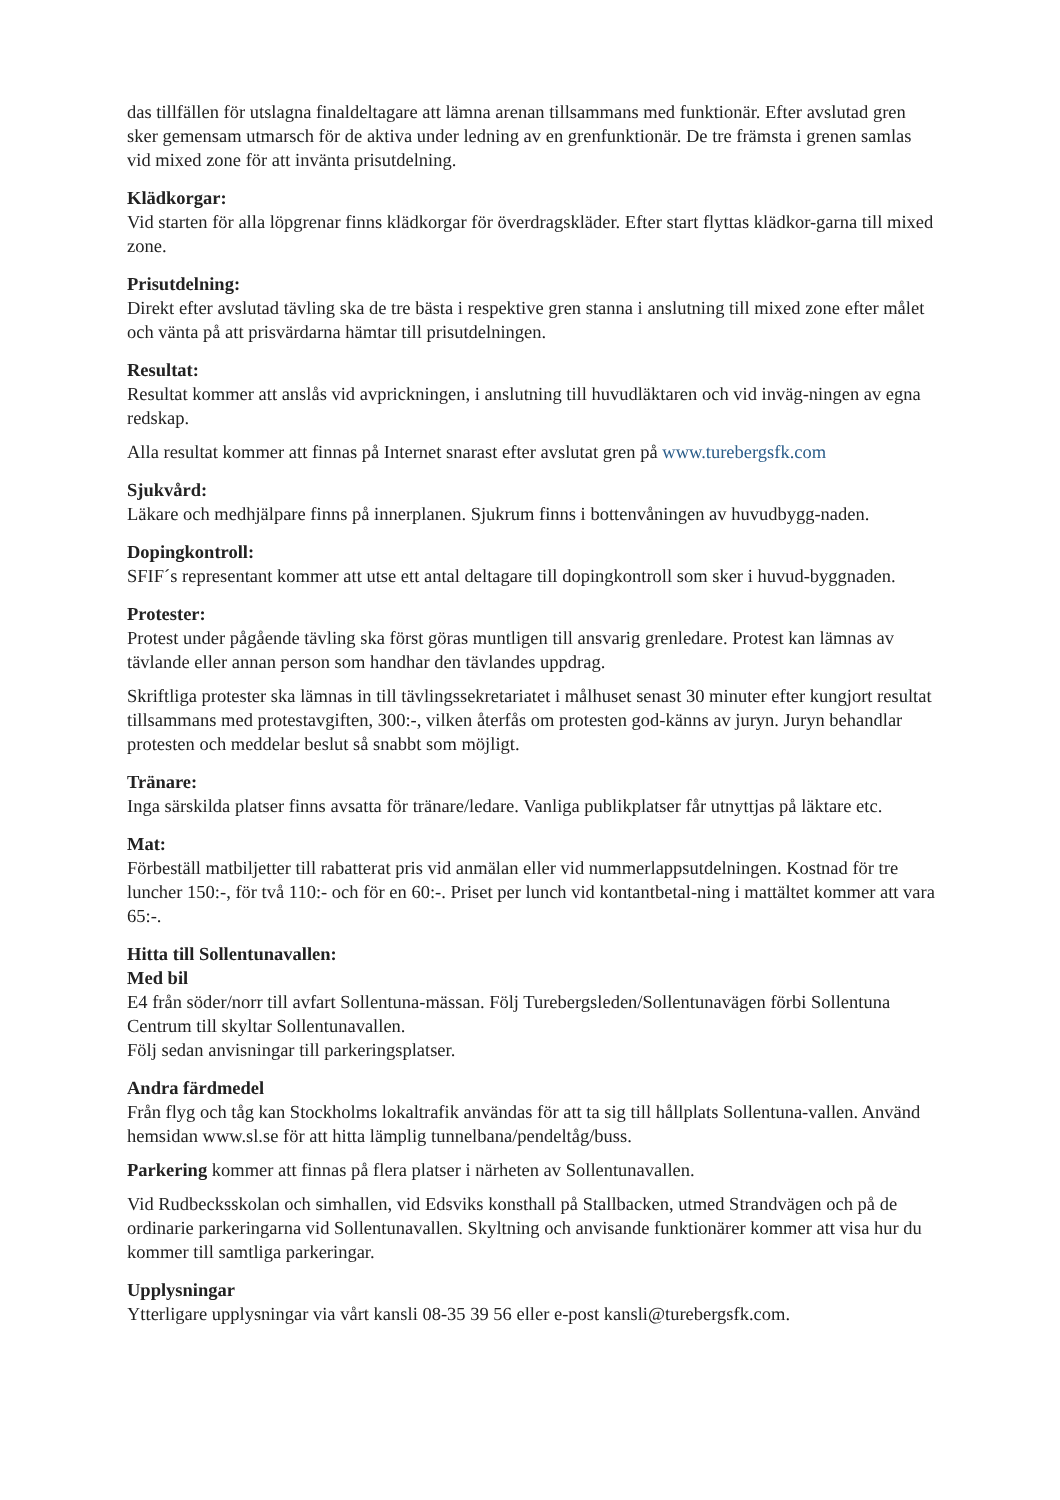das tillfällen för utslagna finaldeltagare att lämna arenan tillsammans med funktionär. Efter avslutad gren sker gemensam utmarsch för de aktiva under ledning av en grenfunktionär. De tre främsta i grenen samlas vid mixed zone för att invänta prisutdelning.
Klädkorgar:
Vid starten för alla löpgrenar finns klädkorgar för överdragskläder. Efter start flyttas klädkor-garna till mixed zone.
Prisutdelning:
Direkt efter avslutad tävling ska de tre bästa i respektive gren stanna i anslutning till mixed zone efter målet och vänta på att prisvärdarna hämtar till prisutdelningen.
Resultat:
Resultat kommer att anslås vid avprickningen, i anslutning till huvudläktaren och vid inväg-ningen av egna redskap.
Alla resultat kommer att finnas på Internet snarast efter avslutat gren på www.turebergsfk.com
Sjukvård:
Läkare och medhjälpare finns på innerplanen. Sjukrum finns i bottenvåningen av huvudbygg-naden.
Dopingkontroll:
SFIF´s representant kommer att utse ett antal deltagare till dopingkontroll som sker i huvud-byggnaden.
Protester:
Protest under pågående tävling ska först göras muntligen till ansvarig grenledare. Protest kan lämnas av tävlande eller annan person som handhar den tävlandes uppdrag.
Skriftliga protester ska lämnas in till tävlingssekretariatet i målhuset senast 30 minuter efter kungjort resultat tillsammans med protestavgiften, 300:-, vilken återfås om protesten god-känns av juryn. Juryn behandlar protesten och meddelar beslut så snabbt som möjligt.
Tränare:
Inga särskilda platser finns avsatta för tränare/ledare. Vanliga publikplatser får utnyttjas på läktare etc.
Mat:
Förbeställ matbiljetter till rabatterat pris vid anmälan eller vid nummerlappsutdelningen. Kostnad för tre luncher 150:-, för två 110:- och för en 60:-. Priset per lunch vid kontantbetal-ning i mattältet kommer att vara 65:-.
Hitta till Sollentunavallen:
Med bil
E4 från söder/norr till avfart Sollentuna-mässan. Följ Turebergsleden/Sollentunavägen förbi Sollentuna Centrum till skyltar Sollentunavallen.
Följ sedan anvisningar till parkeringsplatser.
Andra färdmedel
Från flyg och tåg kan Stockholms lokaltrafik användas för att ta sig till hållplats Sollentuna-vallen. Använd hemsidan www.sl.se för att hitta lämplig tunnelbana/pendeltåg/buss.
Parkering kommer att finnas på flera platser i närheten av Sollentunavallen.
Vid Rudbecksskolan och simhallen, vid Edsviks konsthall på Stallbacken, utmed Strandvägen och på de ordinarie parkeringarna vid Sollentunavallen. Skyltning och anvisande funktionärer kommer att visa hur du kommer till samtliga parkeringar.
Upplysningar
Ytterligare upplysningar via vårt kansli 08-35 39 56 eller e-post kansli@turebergsfk.com.